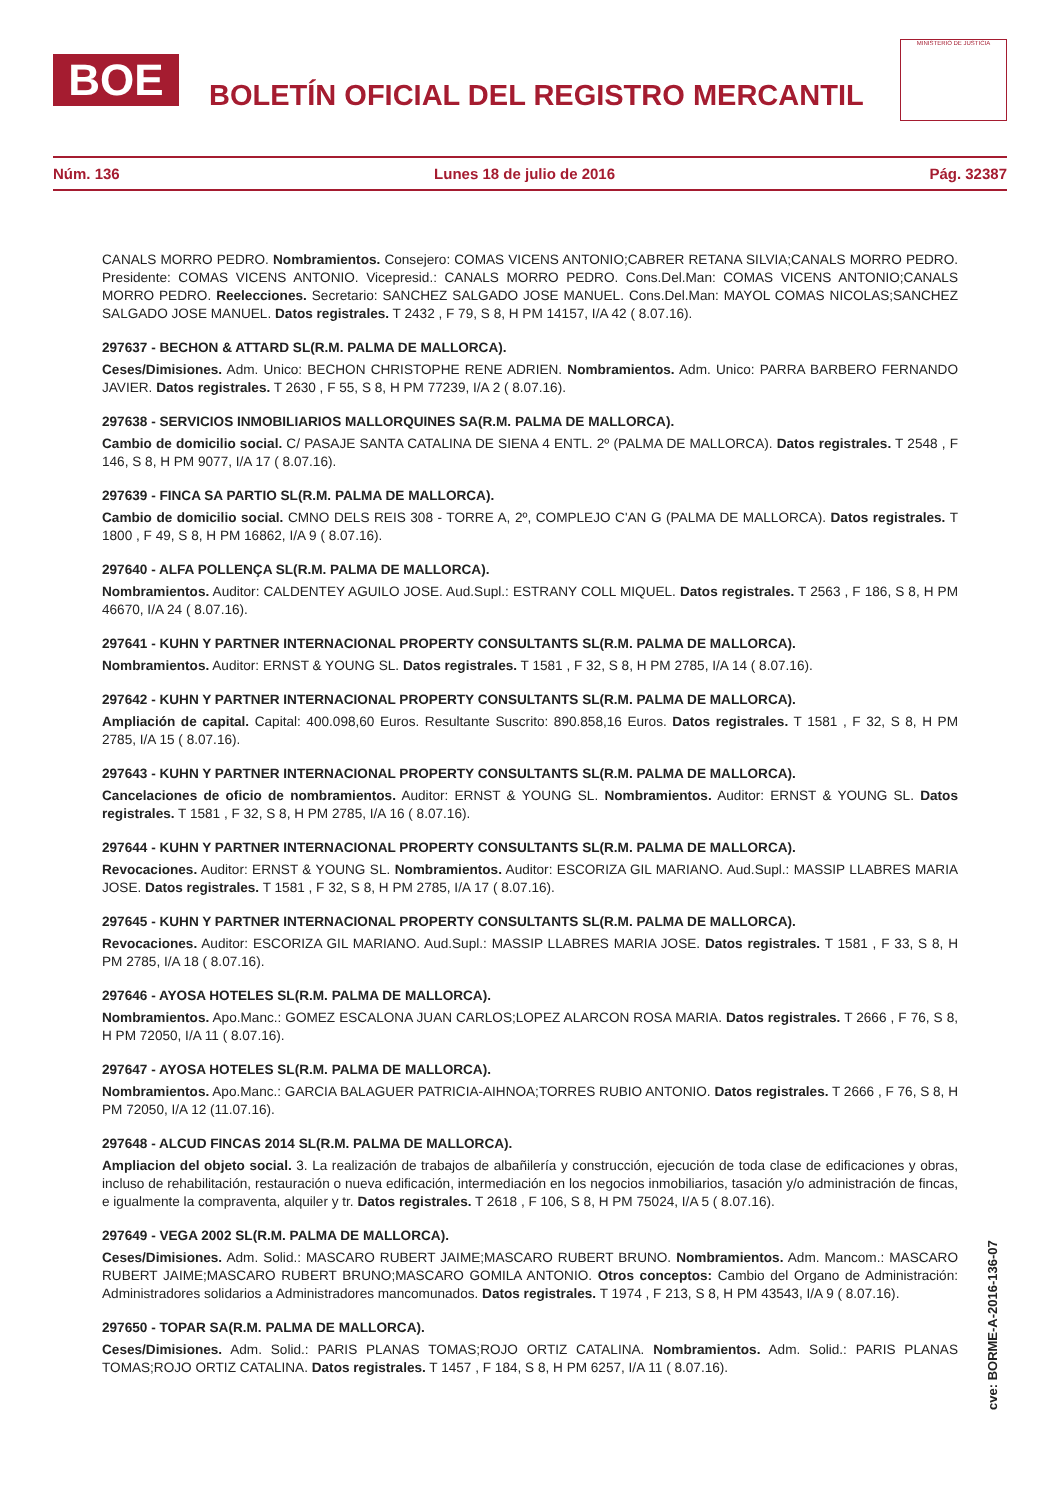BOE
BOLETÍN OFICIAL DEL REGISTRO MERCANTIL
MINISTERIO DE JUSTICIA
Núm. 136 Lunes 18 de julio de 2016 Pág. 32387
CANALS MORRO PEDRO. Nombramientos. Consejero: COMAS VICENS ANTONIO;CABRER RETANA SILVIA;CANALS MORRO PEDRO. Presidente: COMAS VICENS ANTONIO. Vicepresid.: CANALS MORRO PEDRO. Cons.Del.Man: COMAS VICENS ANTONIO;CANALS MORRO PEDRO. Reelecciones. Secretario: SANCHEZ SALGADO JOSE MANUEL. Cons.Del.Man: MAYOL COMAS NICOLAS;SANCHEZ SALGADO JOSE MANUEL. Datos registrales. T 2432 , F 79, S 8, H PM 14157, I/A 42 ( 8.07.16).
297637 - BECHON & ATTARD SL(R.M. PALMA DE MALLORCA).
Ceses/Dimisiones. Adm. Unico: BECHON CHRISTOPHE RENE ADRIEN. Nombramientos. Adm. Unico: PARRA BARBERO FERNANDO JAVIER. Datos registrales. T 2630 , F 55, S 8, H PM 77239, I/A 2 ( 8.07.16).
297638 - SERVICIOS INMOBILIARIOS MALLORQUINES SA(R.M. PALMA DE MALLORCA).
Cambio de domicilio social. C/ PASAJE SANTA CATALINA DE SIENA 4 ENTL. 2º (PALMA DE MALLORCA). Datos registrales. T 2548 , F 146, S 8, H PM 9077, I/A 17 ( 8.07.16).
297639 - FINCA SA PARTIO SL(R.M. PALMA DE MALLORCA).
Cambio de domicilio social. CMNO DELS REIS 308 - TORRE A, 2º, COMPLEJO C'AN G (PALMA DE MALLORCA). Datos registrales. T 1800 , F 49, S 8, H PM 16862, I/A 9 ( 8.07.16).
297640 - ALFA POLLENÇA SL(R.M. PALMA DE MALLORCA).
Nombramientos. Auditor: CALDENTEY AGUILO JOSE. Aud.Supl.: ESTRANY COLL MIQUEL. Datos registrales. T 2563 , F 186, S 8, H PM 46670, I/A 24 ( 8.07.16).
297641 - KUHN Y PARTNER INTERNACIONAL PROPERTY CONSULTANTS SL(R.M. PALMA DE MALLORCA).
Nombramientos. Auditor: ERNST & YOUNG SL. Datos registrales. T 1581 , F 32, S 8, H PM 2785, I/A 14 ( 8.07.16).
297642 - KUHN Y PARTNER INTERNACIONAL PROPERTY CONSULTANTS SL(R.M. PALMA DE MALLORCA).
Ampliación de capital. Capital: 400.098,60 Euros. Resultante Suscrito: 890.858,16 Euros. Datos registrales. T 1581 , F 32, S 8, H PM 2785, I/A 15 ( 8.07.16).
297643 - KUHN Y PARTNER INTERNACIONAL PROPERTY CONSULTANTS SL(R.M. PALMA DE MALLORCA).
Cancelaciones de oficio de nombramientos. Auditor: ERNST & YOUNG SL. Nombramientos. Auditor: ERNST & YOUNG SL. Datos registrales. T 1581 , F 32, S 8, H PM 2785, I/A 16 ( 8.07.16).
297644 - KUHN Y PARTNER INTERNACIONAL PROPERTY CONSULTANTS SL(R.M. PALMA DE MALLORCA).
Revocaciones. Auditor: ERNST & YOUNG SL. Nombramientos. Auditor: ESCORIZA GIL MARIANO. Aud.Supl.: MASSIP LLABRES MARIA JOSE. Datos registrales. T 1581 , F 32, S 8, H PM 2785, I/A 17 ( 8.07.16).
297645 - KUHN Y PARTNER INTERNACIONAL PROPERTY CONSULTANTS SL(R.M. PALMA DE MALLORCA).
Revocaciones. Auditor: ESCORIZA GIL MARIANO. Aud.Supl.: MASSIP LLABRES MARIA JOSE. Datos registrales. T 1581 , F 33, S 8, H PM 2785, I/A 18 ( 8.07.16).
297646 - AYOSA HOTELES SL(R.M. PALMA DE MALLORCA).
Nombramientos. Apo.Manc.: GOMEZ ESCALONA JUAN CARLOS;LOPEZ ALARCON ROSA MARIA. Datos registrales. T 2666 , F 76, S 8, H PM 72050, I/A 11 ( 8.07.16).
297647 - AYOSA HOTELES SL(R.M. PALMA DE MALLORCA).
Nombramientos. Apo.Manc.: GARCIA BALAGUER PATRICIA-AIHNOA;TORRES RUBIO ANTONIO. Datos registrales. T 2666 , F 76, S 8, H PM 72050, I/A 12 (11.07.16).
297648 - ALCUD FINCAS 2014 SL(R.M. PALMA DE MALLORCA).
Ampliacion del objeto social. 3. La realización de trabajos de albañilería y construcción, ejecución de toda clase de edificaciones y obras, incluso de rehabilitación, restauración o nueva edificación, intermediación en los negocios inmobiliarios, tasación y/o administración de fincas, e igualmente la compraventa, alquiler y tr. Datos registrales. T 2618 , F 106, S 8, H PM 75024, I/A 5 ( 8.07.16).
297649 - VEGA 2002 SL(R.M. PALMA DE MALLORCA).
Ceses/Dimisiones. Adm. Solid.: MASCARO RUBERT JAIME;MASCARO RUBERT BRUNO. Nombramientos. Adm. Mancom.: MASCARO RUBERT JAIME;MASCARO RUBERT BRUNO;MASCARO GOMILA ANTONIO. Otros conceptos: Cambio del Organo de Administración: Administradores solidarios a Administradores mancomunados. Datos registrales. T 1974 , F 213, S 8, H PM 43543, I/A 9 ( 8.07.16).
297650 - TOPAR SA(R.M. PALMA DE MALLORCA).
Ceses/Dimisiones. Adm. Solid.: PARIS PLANAS TOMAS;ROJO ORTIZ CATALINA. Nombramientos. Adm. Solid.: PARIS PLANAS TOMAS;ROJO ORTIZ CATALINA. Datos registrales. T 1457 , F 184, S 8, H PM 6257, I/A 11 ( 8.07.16).
cve: BORME-A-2016-136-07